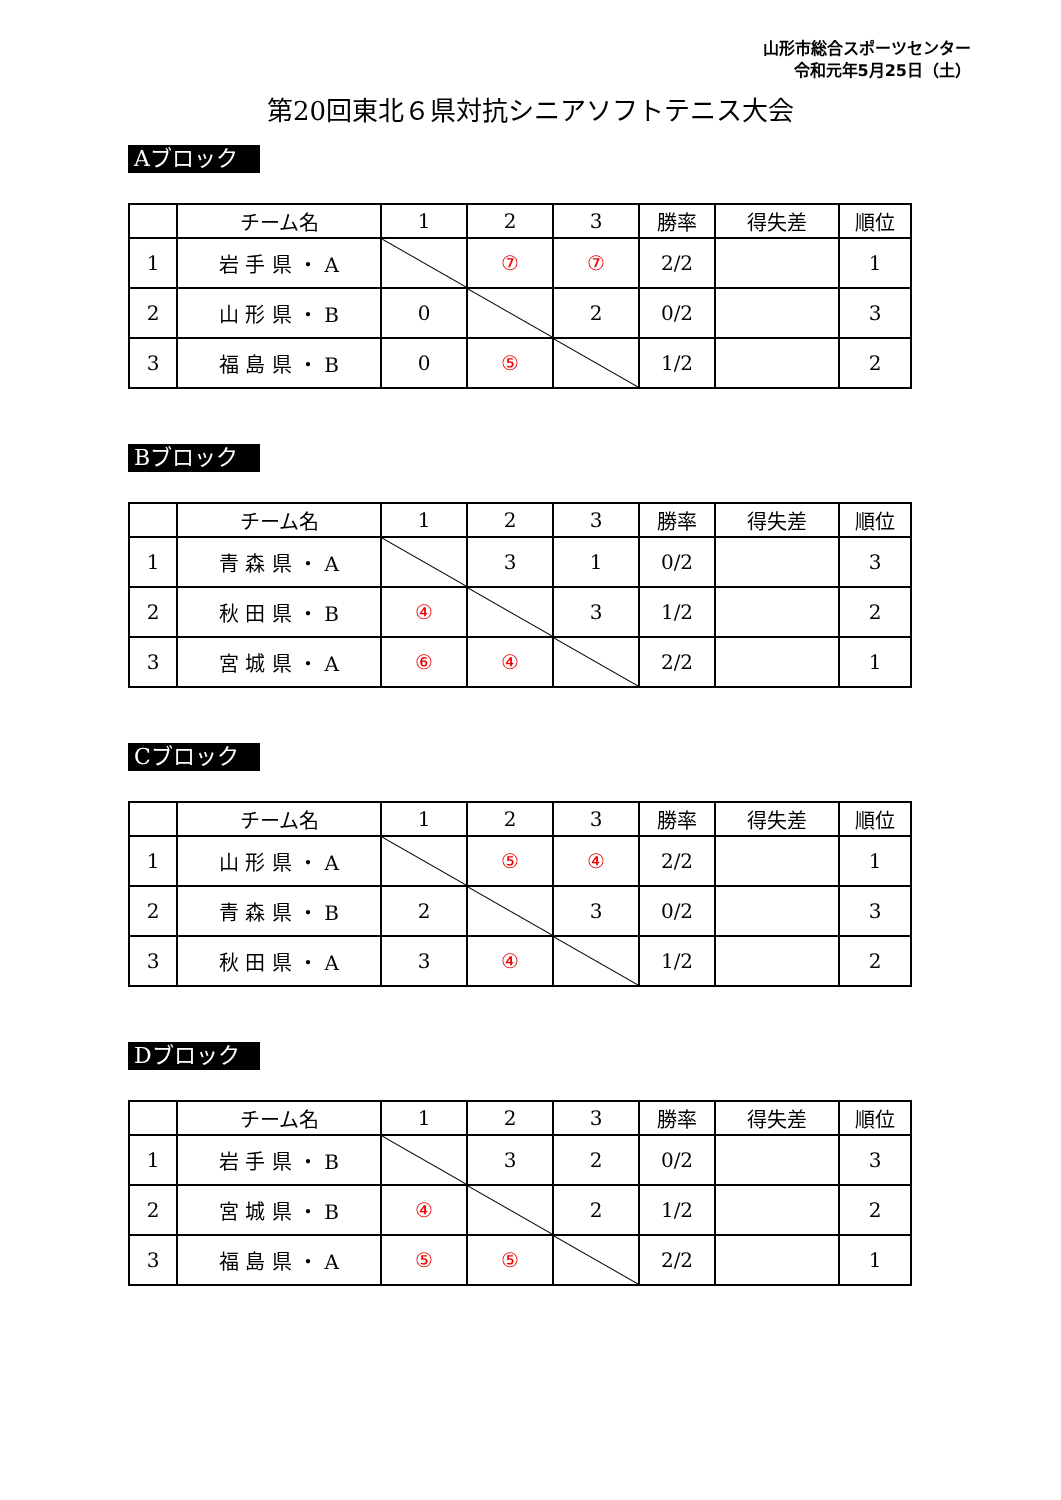山形市総合スポーツセンター
令和元年5月25日（土）
第20回東北６県対抗シニアソフトテニス大会
Aブロック
| | チーム名 | 1 | 2 | 3 | 勝率 | 得失差 | 順位 |
| --- | --- | --- | --- | --- | --- | --- | --- |
| 1 | 岩 手 県 ・ A | | ⑦ | ⑦ | 2/2 | | 1 |
| 2 | 山 形 県 ・ B | 0 | | 2 | 0/2 | | 3 |
| 3 | 福 島 県 ・ B | 0 | ⑤ | | 1/2 | | 2 |
Bブロック
| | チーム名 | 1 | 2 | 3 | 勝率 | 得失差 | 順位 |
| --- | --- | --- | --- | --- | --- | --- | --- |
| 1 | 青 森 県 ・ A | | 3 | 1 | 0/2 | | 3 |
| 2 | 秋 田 県 ・ B | ④ | | 3 | 1/2 | | 2 |
| 3 | 宮 城 県 ・ A | ⑥ | ④ | | 2/2 | | 1 |
Cブロック
| | チーム名 | 1 | 2 | 3 | 勝率 | 得失差 | 順位 |
| --- | --- | --- | --- | --- | --- | --- | --- |
| 1 | 山 形 県 ・ A | | ⑤ | ④ | 2/2 | | 1 |
| 2 | 青 森 県 ・ B | 2 | | 3 | 0/2 | | 3 |
| 3 | 秋 田 県 ・ A | 3 | ④ | | 1/2 | | 2 |
Dブロック
| | チーム名 | 1 | 2 | 3 | 勝率 | 得失差 | 順位 |
| --- | --- | --- | --- | --- | --- | --- | --- |
| 1 | 岩 手 県 ・ B | | 3 | 2 | 0/2 | | 3 |
| 2 | 宮 城 県 ・ B | ④ | | 2 | 1/2 | | 2 |
| 3 | 福 島 県 ・ A | ⑤ | ⑤ | | 2/2 | | 1 |